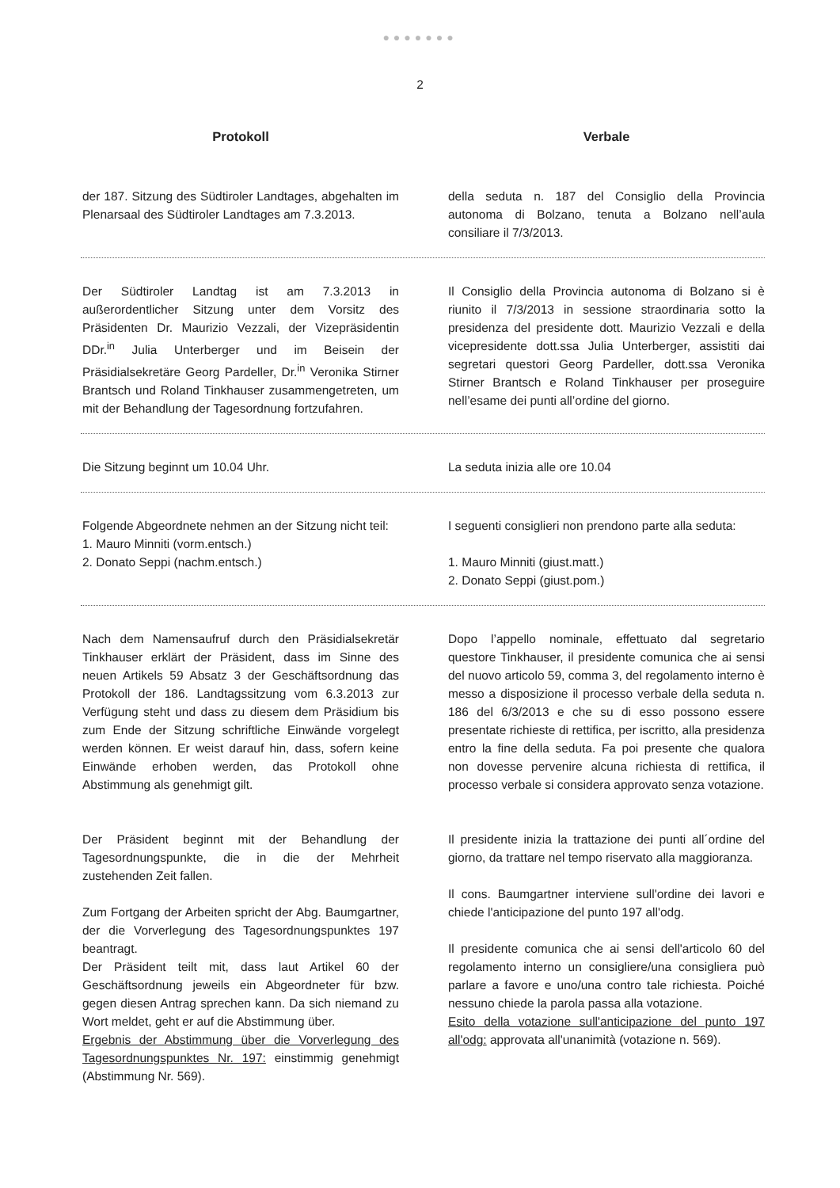●●●●●●●
2
Protokoll Verbale
der 187. Sitzung des Südtiroler Landtages, abgehalten im Plenarsaal des Südtiroler Landtages am 7.3.2013.
della seduta n. 187 del Consiglio della Provincia autonoma di Bolzano, tenuta a Bolzano nell’aula consiliare il 7/3/2013.
Der Südtiroler Landtag ist am 7.3.2013 in außerordentlicher Sitzung unter dem Vorsitz des Präsidenten Dr. Maurizio Vezzali, der Vizepräsidentin DDr.<sup>in</sup> Julia Unterberger und im Beisein der Präsidialsekretäre Georg Pardeller, Dr.<sup>in</sup> Veronika Stirner Brantsch und Roland Tinkhauser zusammengetreten, um mit der Behandlung der Tagesordnung fortzufahren.
Il Consiglio della Provincia autonoma di Bolzano si è riunito il 7/3/2013 in sessione straordinaria sotto la presidenza del presidente dott. Maurizio Vezzali e della vicepresidente dott.ssa Julia Unterberger, assistiti dai segretari questori Georg Pardeller, dott.ssa Veronika Stirner Brantsch e Roland Tinkhauser per proseguire nell’esame dei punti all’ordine del giorno.
Die Sitzung beginnt um 10.04 Uhr. La seduta inizia alle ore 10.04
Folgende Abgeordnete nehmen an der Sitzung nicht teil:
1. Mauro Minniti (vorm.entsch.)
2. Donato Seppi (nachm.entsch.)
I seguenti consiglieri non prendono parte alla seduta:
1. Mauro Minniti (giust.matt.)
2. Donato Seppi (giust.pom.)
Nach dem Namensaufruf durch den Präsidialsekretär Tinkhauser erklärt der Präsident, dass im Sinne des neuen Artikels 59 Absatz 3 der Geschäftsordnung das Protokoll der 186. Landtagssitzung vom 6.3.2013 zur Verfügung steht und dass zu diesem dem Präsidium bis zum Ende der Sitzung schriftliche Einwände vorgelegt werden können. Er weist darauf hin, dass, sofern keine Einwände erhoben werden, das Protokoll ohne Abstimmung als genehmigt gilt.
Dopo l’appello nominale, effettuato dal segretario questore Tinkhauser, il presidente comunica che ai sensi del nuovo articolo 59, comma 3, del regolamento interno è messo a disposizione il processo verbale della seduta n. 186 del 6/3/2013 e che su di esso possono essere presentate richieste di rettifica, per iscritto, alla presidenza entro la fine della seduta. Fa poi presente che qualora non dovesse pervenire alcuna richiesta di rettifica, il processo verbale si considera approvato senza votazione.
Der Präsident beginnt mit der Behandlung der Tagesordnungspunkte, die in die der Mehrheit zustehenden Zeit fallen.
Zum Fortgang der Arbeiten spricht der Abg. Baumgartner, der die Vorverlegung des Tagesordnungspunktes 197 beantragt.
Der Präsident teilt mit, dass laut Artikel 60 der Geschäftsordnung jeweils ein Abgeordneter für bzw. gegen diesen Antrag sprechen kann. Da sich niemand zu Wort meldet, geht er auf die Abstimmung über.
Ergebnis der Abstimmung über die Vorverlegung des Tagesordnungspunktes Nr. 197: einstimmig genehmigt (Abstimmung Nr. 569).
Il presidente inizia la trattazione dei punti all´ordine del giorno, da trattare nel tempo riservato alla maggioranza.
Il cons. Baumgartner interviene sull'ordine dei lavori e chiede l'anticipazione del punto 197 all'odg.
Il presidente comunica che ai sensi dell'articolo 60 del regolamento interno un consigliere/una consigliera può parlare a favore e uno/una contro tale richiesta. Poiché nessuno chiede la parola passa alla votazione.
Esito della votazione sull'anticipazione del punto 197 all'odg: approvata all'unanimità (votazione n. 569).